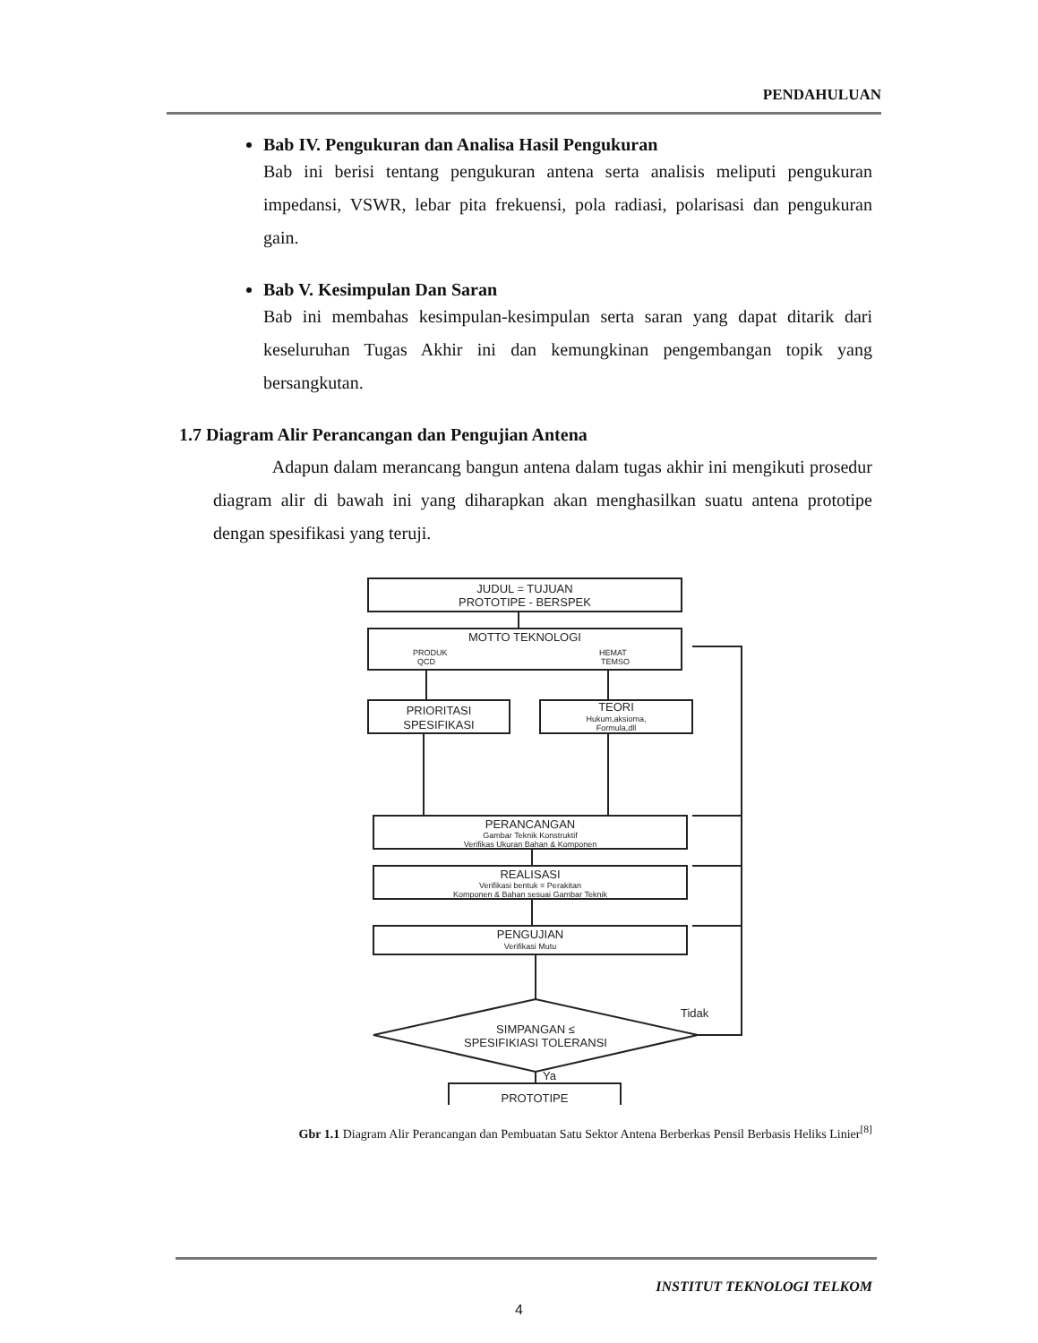PENDAHULUAN
Bab IV. Pengukuran dan Analisa Hasil Pengukuran
Bab ini berisi tentang pengukuran antena serta analisis meliputi pengukuran impedansi, VSWR, lebar pita frekuensi, pola radiasi, polarisasi dan pengukuran gain.
Bab V. Kesimpulan Dan Saran
Bab ini membahas kesimpulan-kesimpulan serta saran yang dapat ditarik dari keseluruhan Tugas Akhir ini dan kemungkinan pengembangan topik yang bersangkutan.
1.7 Diagram Alir Perancangan dan Pengujian Antena
Adapun dalam merancang bangun antena dalam tugas akhir ini mengikuti prosedur diagram alir di bawah ini yang diharapkan akan menghasilkan suatu antena prototipe dengan spesifikasi yang teruji.
JUDUL = TUJUAN
PROTOTIPE - BERSPEK
MOTTO TEKNOLOGI
PRODUK
QCD
HEMAT
TEMSO
PRIORITASI
SPESIFIKASI
TEORI
Hukum,aksioma,
Formula,dll
PERANCANGAN
Gambar Teknik Konstruktif
Verifikas Ukuran Bahan & Komponen
REALISASI
Verifikasi bentuk = Perakitan
Komponen & Bahan sesuai Gambar Teknik
PENGUJIAN
Verifikasi Mutu
Tidak
SIMPANGAN ≤
SPESIFIKIASI TOLERANSI
Ya
PROTOTIPE
Gbr 1.1 Diagram Alir Perancangan dan Pembuatan Satu Sektor Antena Berberkas Pensil Berbasis Heliks Linier<sup>[8]</sup>
INSTITUT TEKNOLOGI TELKOM
4